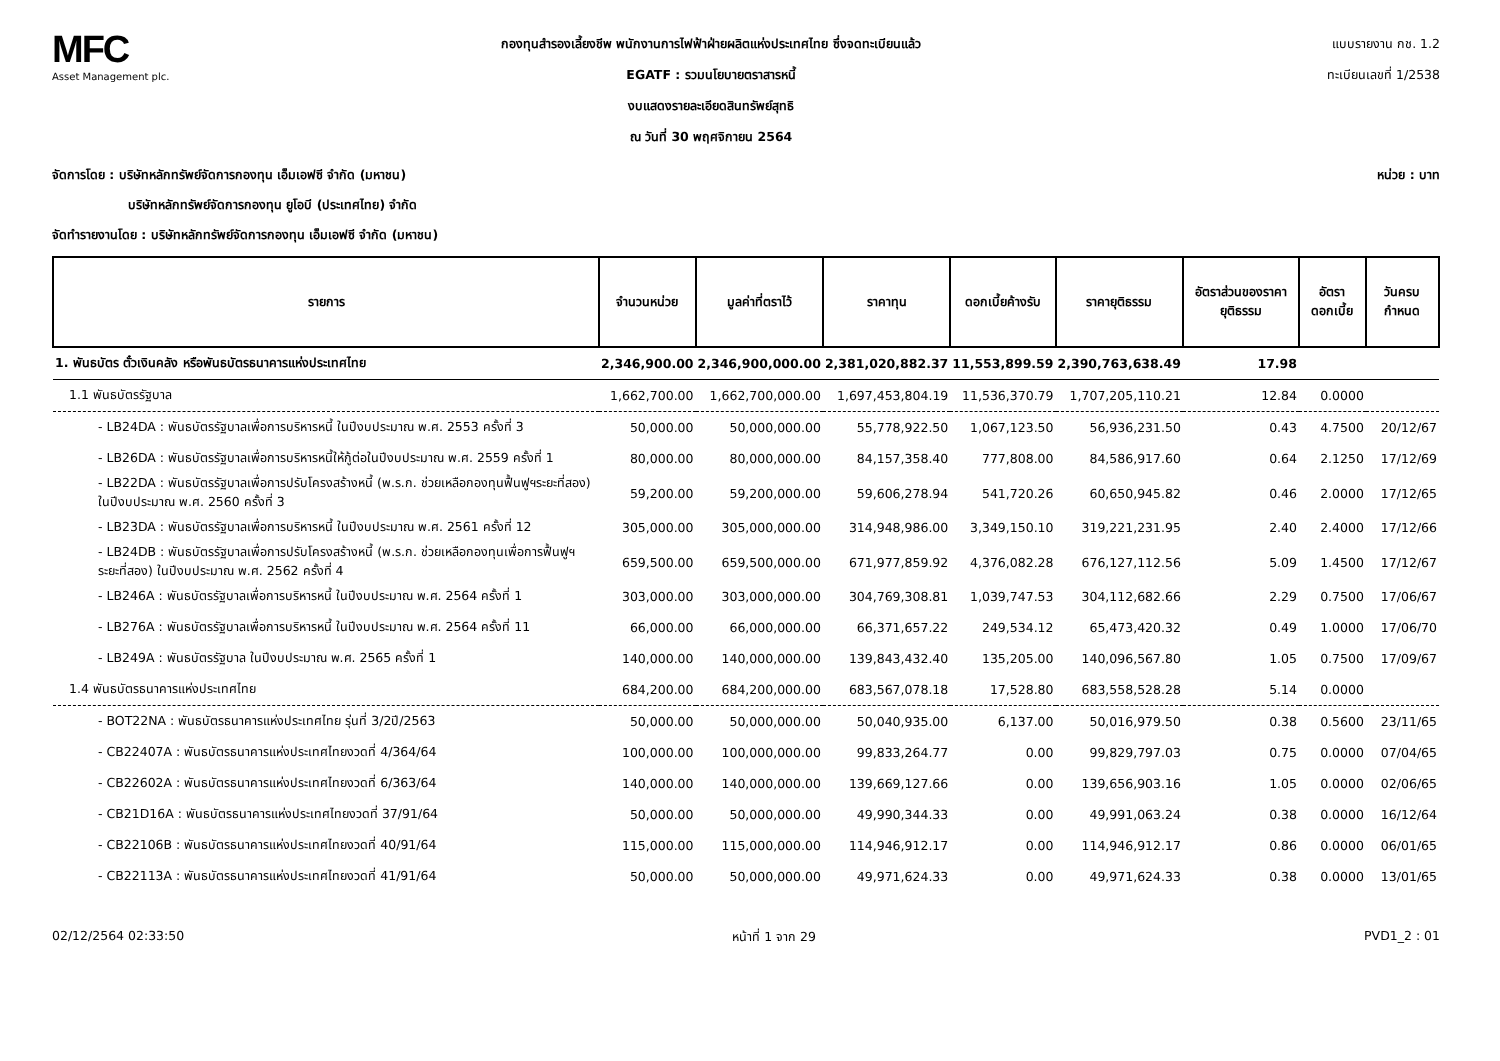MFC
Asset Management plc.
กองทุนสำรองเลี้ยงชีพ พนักงานการไฟฟ้าฝ่ายผลิตแห่งประเทศไทย ซึ่งจดทะเบียนแล้ว
EGATF : รวมนโยบายตราสารหนี้
งบแสดงรายละเอียดสินทรัพย์สุทธิ
ณ วันที่ 30 พฤศจิกายน 2564
แบบรายงาน กช. 1.2
ทะเบียนเลขที่ 1/2538
จัดการโดย : บริษัทหลักทรัพย์จัดการกองทุน เอ็มเอฟซี จำกัด (มหาชน) หน่วย : บาท
บริษัทหลักทรัพย์จัดการกองทุน ยูโอบี (ประเทศไทย) จำกัด
จัดทำรายงานโดย : บริษัทหลักทรัพย์จัดการกองทุน เอ็มเอฟซี จำกัด (มหาชน)
| รายการ | จำนวนหน่วย | มูลค่าที่ตราไว้ | ราคาทุน | ดอกเบี้ยค้างรับ | ราคายุติธรรม | อัตราส่วนของราคายุติธรรม | อัตราดอกเบี้ย | วันครบกำหนด |
| --- | --- | --- | --- | --- | --- | --- | --- | --- |
| 1. พันธบัตร ตั๋วเงินคลัง หรือพันธบัตรธนาคารแห่งประเทศไทย | 2,346,900.00 | 2,346,900,000.00 | 2,381,020,882.37 | 11,553,899.59 | 2,390,763,638.49 | 17.98 | | |
| 1.1 พันธบัตรรัฐบาล | 1,662,700.00 | 1,662,700,000.00 | 1,697,453,804.19 | 11,536,370.79 | 1,707,205,110.21 | 12.84 | 0.0000 | |
| - LB24DA : พันธบัตรรัฐบาลเพื่อการบริหารหนี้ ในปีงบประมาณ พ.ศ. 2553 ครั้งที่ 3 | 50,000.00 | 50,000,000.00 | 55,778,922.50 | 1,067,123.50 | 56,936,231.50 | 0.43 | 4.7500 | 20/12/67 |
| - LB26DA : พันธบัตรรัฐบาลเพื่อการบริหารหนี้ให้กู้ต่อในปีงบประมาณ พ.ศ. 2559 ครั้งที่ 1 | 80,000.00 | 80,000,000.00 | 84,157,358.40 | 777,808.00 | 84,586,917.60 | 0.64 | 2.1250 | 17/12/69 |
| - LB22DA : พันธบัตรรัฐบาลเพื่อการปรับโครงสร้างหนี้ (พ.ร.ก. ช่วยเหลือกองทุนฟื้นฟูฯระยะที่สอง) ในปีงบประมาณ พ.ศ. 2560 ครั้งที่ 3 | 59,200.00 | 59,200,000.00 | 59,606,278.94 | 541,720.26 | 60,650,945.82 | 0.46 | 2.0000 | 17/12/65 |
| - LB23DA : พันธบัตรรัฐบาลเพื่อการบริหารหนี้ ในปีงบประมาณ พ.ศ. 2561 ครั้งที่ 12 | 305,000.00 | 305,000,000.00 | 314,948,986.00 | 3,349,150.10 | 319,221,231.95 | 2.40 | 2.4000 | 17/12/66 |
| - LB24DB : พันธบัตรรัฐบาลเพื่อการปรับโครงสร้างหนี้ (พ.ร.ก. ช่วยเหลือกองทุนเพื่อการฟื้นฟูฯ ระยะที่สอง) ในปีงบประมาณ พ.ศ. 2562 ครั้งที่ 4 | 659,500.00 | 659,500,000.00 | 671,977,859.92 | 4,376,082.28 | 676,127,112.56 | 5.09 | 1.4500 | 17/12/67 |
| - LB246A : พันธบัตรรัฐบาลเพื่อการบริหารหนี้ ในปีงบประมาณ พ.ศ. 2564 ครั้งที่ 1 | 303,000.00 | 303,000,000.00 | 304,769,308.81 | 1,039,747.53 | 304,112,682.66 | 2.29 | 0.7500 | 17/06/67 |
| - LB276A : พันธบัตรรัฐบาลเพื่อการบริหารหนี้ ในปีงบประมาณ พ.ศ. 2564 ครั้งที่ 11 | 66,000.00 | 66,000,000.00 | 66,371,657.22 | 249,534.12 | 65,473,420.32 | 0.49 | 1.0000 | 17/06/70 |
| - LB249A : พันธบัตรรัฐบาล ในปีงบประมาณ พ.ศ. 2565 ครั้งที่ 1 | 140,000.00 | 140,000,000.00 | 139,843,432.40 | 135,205.00 | 140,096,567.80 | 1.05 | 0.7500 | 17/09/67 |
| 1.4 พันธบัตรธนาคารแห่งประเทศไทย | 684,200.00 | 684,200,000.00 | 683,567,078.18 | 17,528.80 | 683,558,528.28 | 5.14 | 0.0000 | |
| - BOT22NA : พันธบัตรธนาคารแห่งประเทศไทย รุ่นที่ 3/2ปี/2563 | 50,000.00 | 50,000,000.00 | 50,040,935.00 | 6,137.00 | 50,016,979.50 | 0.38 | 0.5600 | 23/11/65 |
| - CB22407A : พันธบัตรธนาคารแห่งประเทศไทยงวดที่ 4/364/64 | 100,000.00 | 100,000,000.00 | 99,833,264.77 | 0.00 | 99,829,797.03 | 0.75 | 0.0000 | 07/04/65 |
| - CB22602A : พันธบัตรธนาคารแห่งประเทศไทยงวดที่ 6/363/64 | 140,000.00 | 140,000,000.00 | 139,669,127.66 | 0.00 | 139,656,903.16 | 1.05 | 0.0000 | 02/06/65 |
| - CB21D16A : พันธบัตรธนาคารแห่งประเทศไทยงวดที่ 37/91/64 | 50,000.00 | 50,000,000.00 | 49,990,344.33 | 0.00 | 49,991,063.24 | 0.38 | 0.0000 | 16/12/64 |
| - CB22106B : พันธบัตรธนาคารแห่งประเทศไทยงวดที่ 40/91/64 | 115,000.00 | 115,000,000.00 | 114,946,912.17 | 0.00 | 114,946,912.17 | 0.86 | 0.0000 | 06/01/65 |
| - CB22113A : พันธบัตรธนาคารแห่งประเทศไทยงวดที่ 41/91/64 | 50,000.00 | 50,000,000.00 | 49,971,624.33 | 0.00 | 49,971,624.33 | 0.38 | 0.0000 | 13/01/65 |
02/12/2564 02:33:50 หน้าที่ 1 จาก 29 PVD1_2 : 01